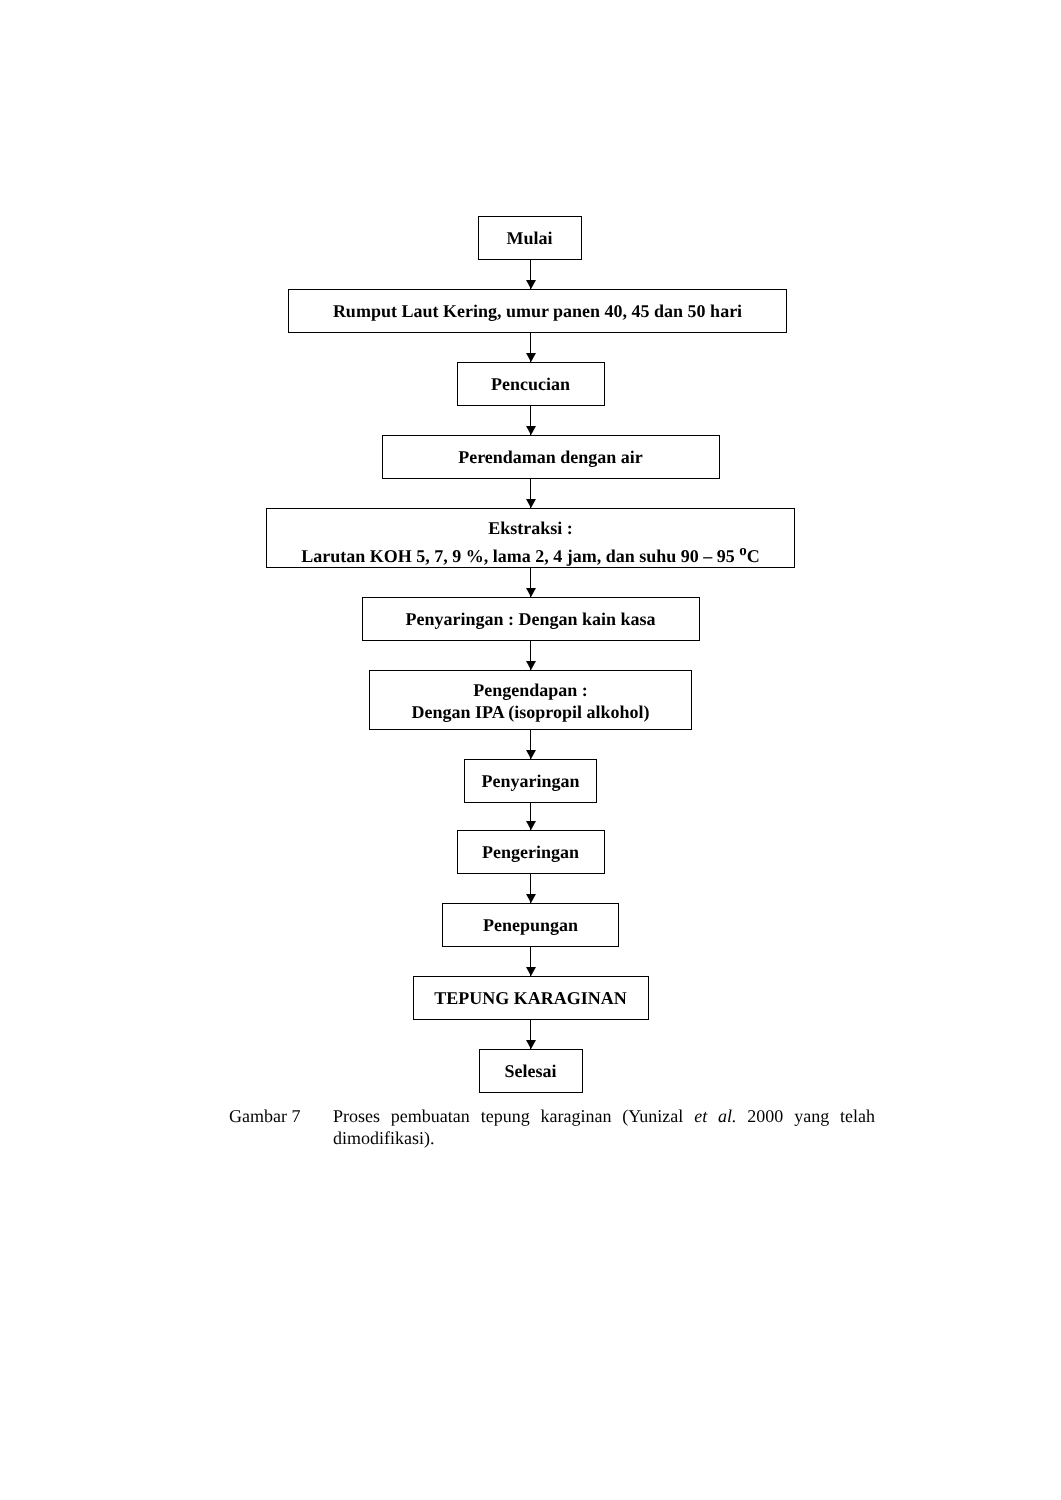Mulai
Rumput Laut Kering, umur panen 40, 45 dan 50 hari
Pencucian
Perendaman dengan air
Ekstraksi :
Larutan KOH 5, 7, 9 %, lama 2, 4 jam, dan suhu 90 – 95 <sup>o</sup>C
Penyaringan : Dengan kain kasa
Pengendapan :
Dengan IPA (isopropil alkohol)
Penyaringan
Pengeringan
Penepungan
TEPUNG KARAGINAN
Selesai
Gambar 7 Proses pembuatan tepung karaginan (Yunizal et al. 2000 yang telah dimodifikasi).